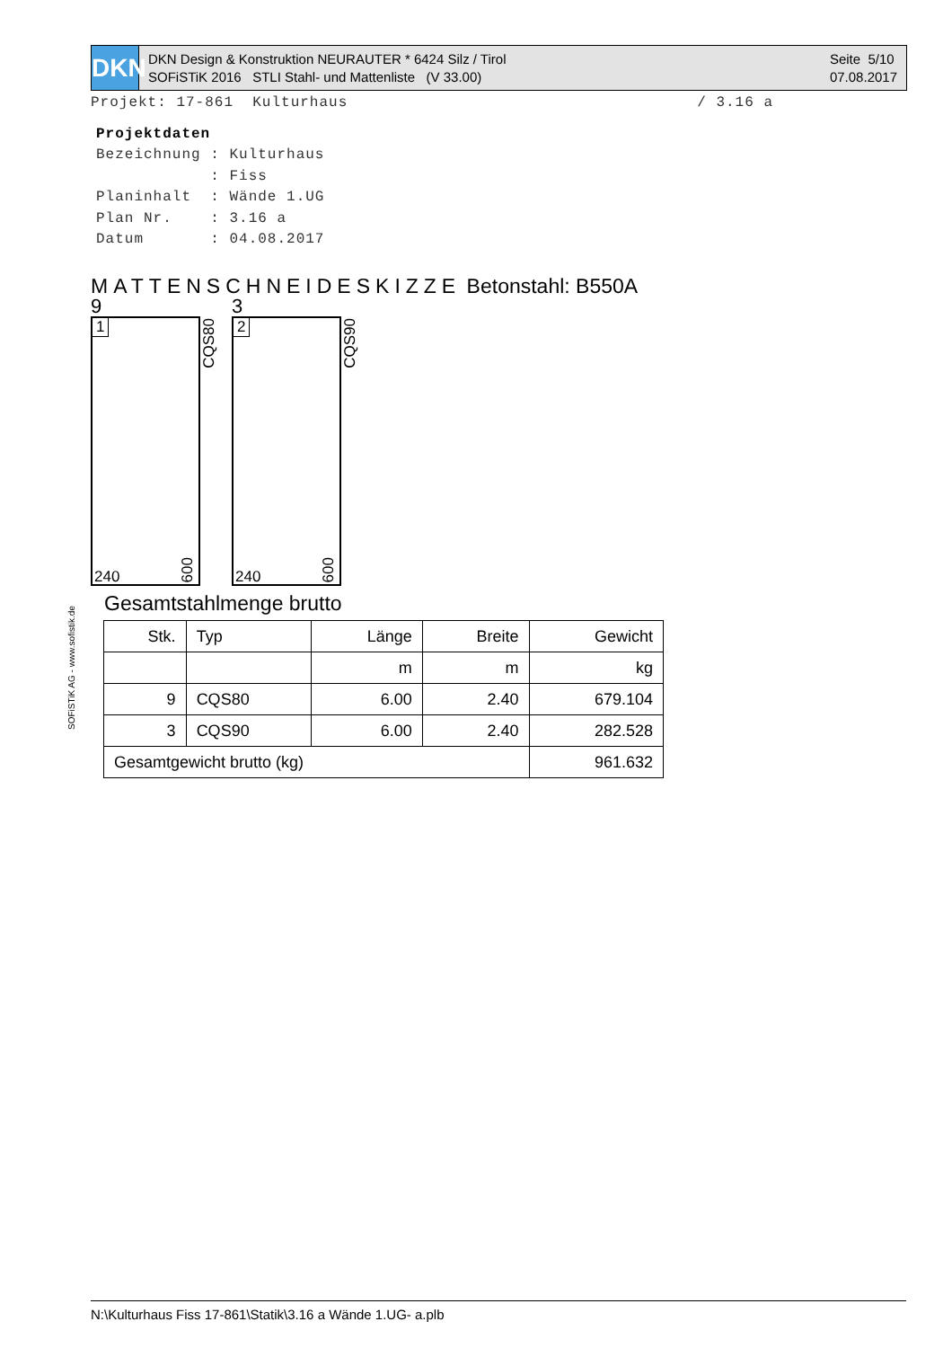DKN
DKN Design & Konstruktion NEURAUTER * 6424 Silz / Tirol
SOFiSTiK 2016 STLI Stahl- und Mattenliste (V 33.00)
Seite 5/10
07.08.2017
Projekt: 17-861 Kulturhaus / 3.16 a
Projektdaten
Bezeichnung : Kulturhaus
: Fiss
Planinhalt : Wände 1.UG
Plan Nr. : 3.16 a
Datum : 04.08.2017
MATTENSCHNEIDESKIZZE Betonstahl: B550A
9
1
CQS80
240
600
3
2
CQS90
240
600
SOFiSTiK AG - www.sofistik.de
Gesamtstahlmenge brutto
| Stk. | Typ | Länge | Breite | Gewicht |
| --- | --- | --- | --- | --- |
| | | m | m | kg |
| 9 | CQS80 | 6.00 | 2.40 | 679.104 |
| 3 | CQS90 | 6.00 | 2.40 | 282.528 |
| Gesamtgewicht brutto (kg) | | | | 961.632 |
N:\Kulturhaus Fiss 17-861\Statik\3.16 a Wände 1.UG- a.plb